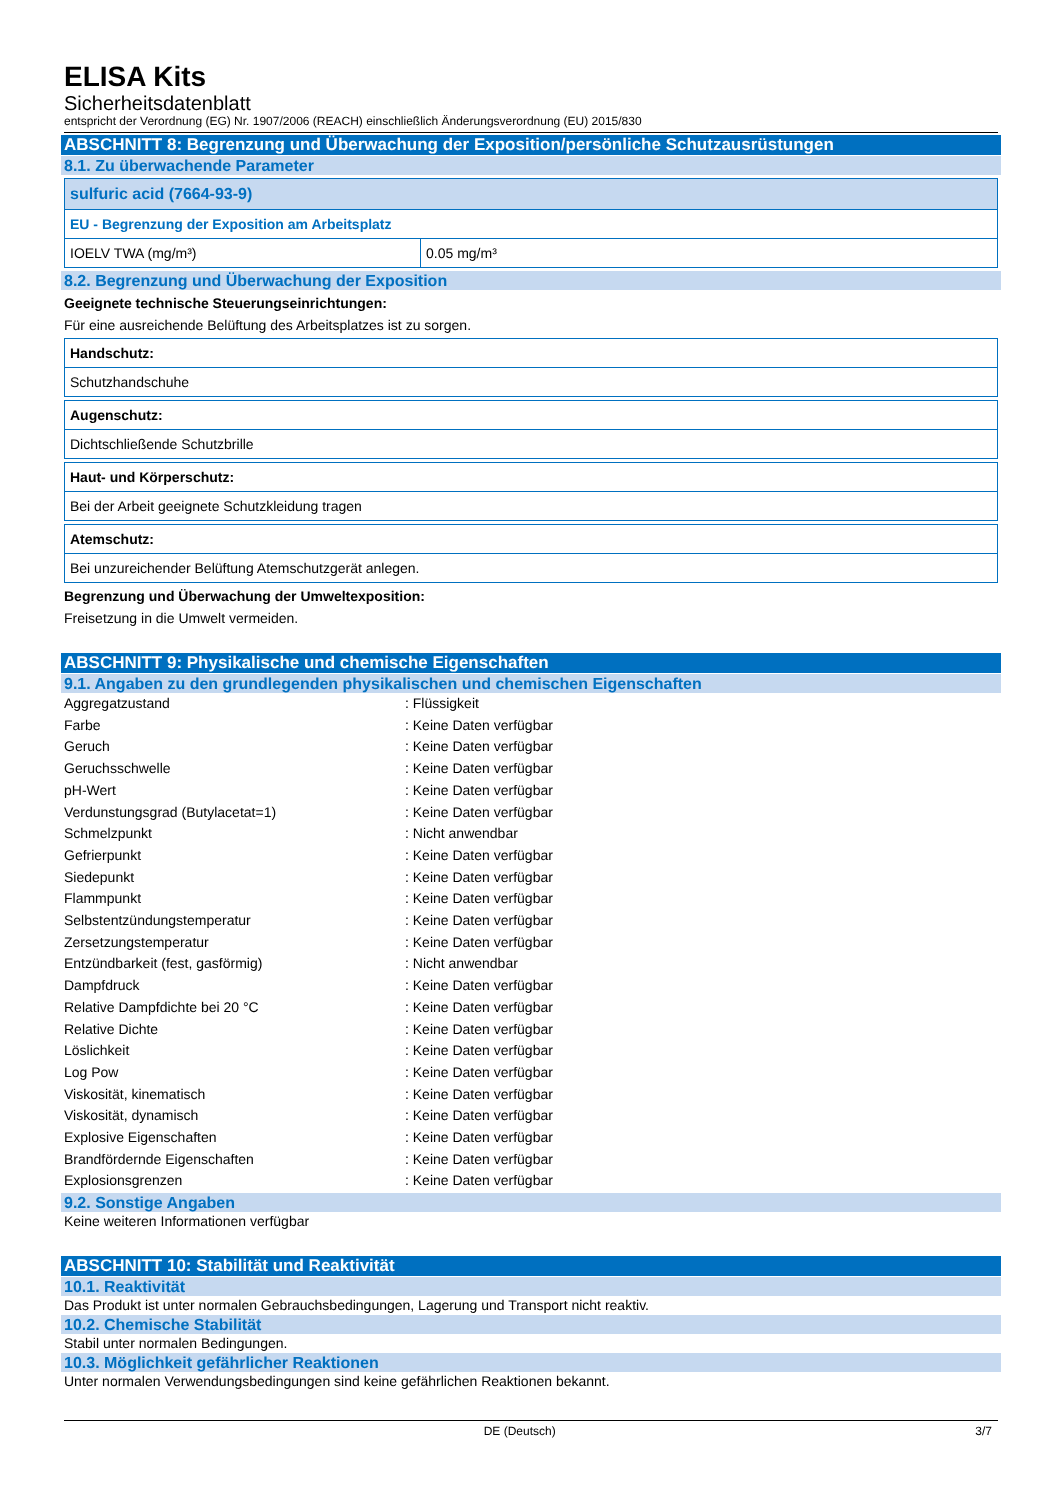ELISA Kits
Sicherheitsdatenblatt
entspricht der Verordnung (EG) Nr. 1907/2006 (REACH) einschließlich Änderungsverordnung (EU) 2015/830
ABSCHNITT 8: Begrenzung und Überwachung der Exposition/persönliche Schutzausrüstungen
8.1. Zu überwachende Parameter
| sulfuric acid (7664-93-9) | |
| EU - Begrenzung der Exposition am Arbeitsplatz | |
| IOELV TWA (mg/m³) | 0.05 mg/m³ |
8.2. Begrenzung und Überwachung der Exposition
Geeignete technische Steuerungseinrichtungen:
Für eine ausreichende Belüftung des Arbeitsplatzes ist zu sorgen.
| Handschutz: |
| Schutzhandschuhe |
| Augenschutz: |
| Dichtschließende Schutzbrille |
| Haut- und Körperschutz: |
| Bei der Arbeit geeignete Schutzkleidung tragen |
| Atemschutz: |
| Bei unzureichender Belüftung Atemschutzgerät anlegen. |
Begrenzung und Überwachung der Umweltexposition:
Freisetzung in die Umwelt vermeiden.
ABSCHNITT 9: Physikalische und chemische Eigenschaften
9.1. Angaben zu den grundlegenden physikalischen und chemischen Eigenschaften
| Aggregatzustand | : Flüssigkeit |
| Farbe | : Keine Daten verfügbar |
| Geruch | : Keine Daten verfügbar |
| Geruchsschwelle | : Keine Daten verfügbar |
| pH-Wert | : Keine Daten verfügbar |
| Verdunstungsgrad (Butylacetat=1) | : Keine Daten verfügbar |
| Schmelzpunkt | : Nicht anwendbar |
| Gefrierpunkt | : Keine Daten verfügbar |
| Siedepunkt | : Keine Daten verfügbar |
| Flammpunkt | : Keine Daten verfügbar |
| Selbstentzündungstemperatur | : Keine Daten verfügbar |
| Zersetzungstemperatur | : Keine Daten verfügbar |
| Entzündbarkeit (fest, gasförmig) | : Nicht anwendbar |
| Dampfdruck | : Keine Daten verfügbar |
| Relative Dampfdichte bei 20 °C | : Keine Daten verfügbar |
| Relative Dichte | : Keine Daten verfügbar |
| Löslichkeit | : Keine Daten verfügbar |
| Log Pow | : Keine Daten verfügbar |
| Viskosität, kinematisch | : Keine Daten verfügbar |
| Viskosität, dynamisch | : Keine Daten verfügbar |
| Explosive Eigenschaften | : Keine Daten verfügbar |
| Brandfördernde Eigenschaften | : Keine Daten verfügbar |
| Explosionsgrenzen | : Keine Daten verfügbar |
9.2. Sonstige Angaben
Keine weiteren Informationen verfügbar
ABSCHNITT 10: Stabilität und Reaktivität
10.1. Reaktivität
Das Produkt ist unter normalen Gebrauchsbedingungen, Lagerung und Transport nicht reaktiv.
10.2. Chemische Stabilität
Stabil unter normalen Bedingungen.
10.3. Möglichkeit gefährlicher Reaktionen
Unter normalen Verwendungsbedingungen sind keine gefährlichen Reaktionen bekannt.
DE (Deutsch) 3/7